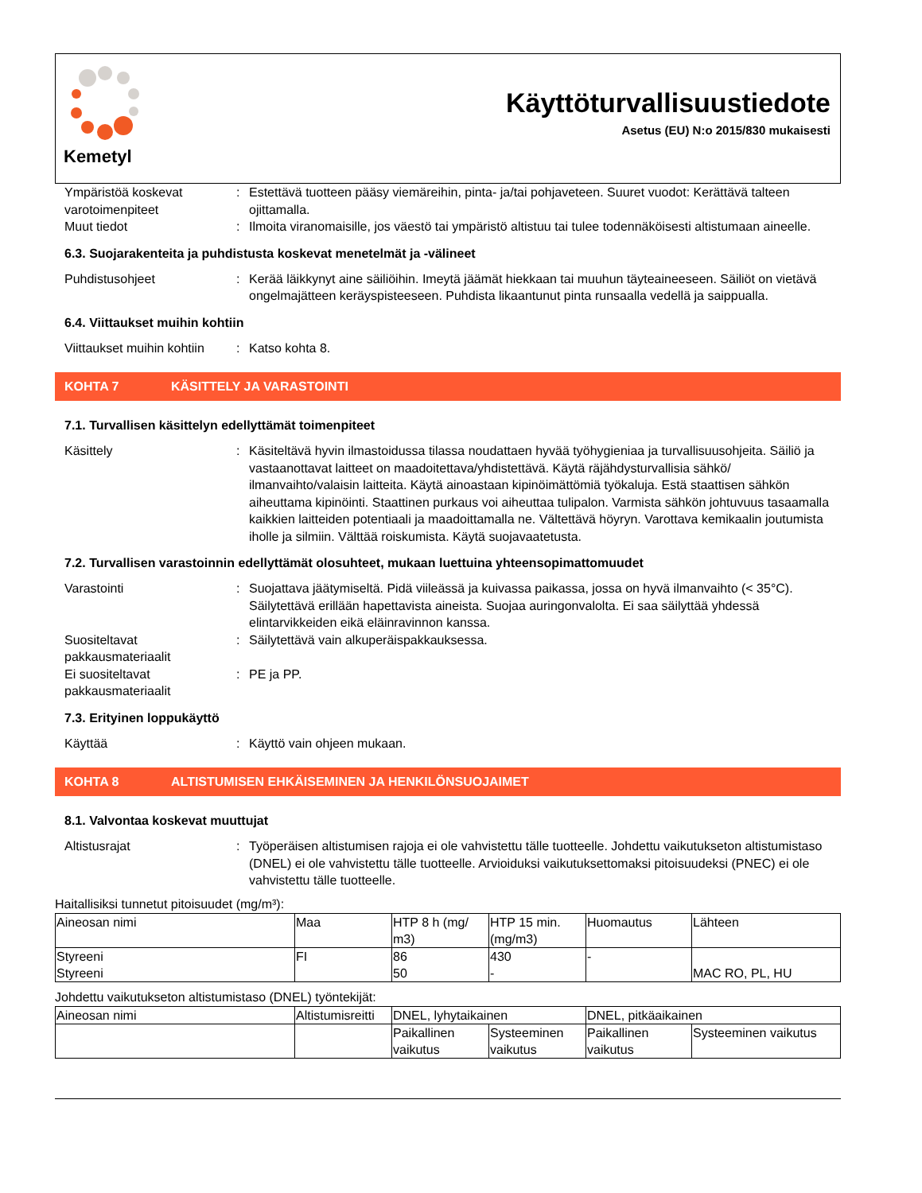Kemetyl
Käyttöturvallisuustiedote
Asetus (EU) N:o 2015/830 mukaisesti
Ympäristöä koskevat varotoimenpiteet
: Estettävä tuotteen pääsy viemäreihin, pinta- ja/tai pohjaveteen. Suuret vuodot: Kerättävä talteen ojittamalla.
Muut tiedot : Ilmoita viranomaisille, jos väestö tai ympäristö altistuu tai tulee todennäköisesti altistumaan aineelle.
6.3. Suojarakenteita ja puhdistusta koskevat menetelmät ja -välineet
Puhdistusohjeet : Kerää läikkynyt aine säiliöihin. Imeytä jäämät hiekkaan tai muuhun täyteaineeseen. Säiliöt on vietävä ongelmajätteen keräyspisteeseen. Puhdista likaantunut pinta runsaalla vedellä ja saippualla.
6.4. Viittaukset muihin kohtiin
Viittaukset muihin kohtiin
: Katso kohta 8.
KOHTA 7 KÄSITTELY JA VARASTOINTI
7.1. Turvallisen käsittelyn edellyttämät toimenpiteet
Käsittely : Käsiteltävä hyvin ilmastoidussa tilassa noudattaen hyvää työhygieniaa ja turvallisuusohjeita. Säiliö ja vastaanottavat laitteet on maadoitettava/yhdistettävä. Käytä räjähdysturvallisia sähkö/ ilmanvaihto/valaisin laitteita. Käytä ainoastaan kipinöimättömiä työkaluja. Estä staattisen sähkön aiheuttama kipinöinti. Staattinen purkaus voi aiheuttaa tulipalon. Varmista sähkön johtuvuus tasaamalla kaikkien laitteiden potentiaali ja maadoittamalla ne. Vältettävä höyryn. Varottava kemikaalin joutumista iholle ja silmiin. Välttää roiskumista. Käytä suojavaatetusta.
7.2. Turvallisen varastoinnin edellyttämät olosuhteet, mukaan luettuina yhteensopimattomuudet
Varastointi : Suojattava jäätymiseltä. Pidä viileässä ja kuivassa paikassa, jossa on hyvä ilmanvaihto (< 35°C). Säilytettävä erillään hapettavista aineista. Suojaa auringonvalolta. Ei saa säilyttää yhdessä elintarvikkeiden eikä eläinravinnon kanssa.
Suositeltavat pakkausmateriaalit
: Säilytettävä vain alkuperäispakkauksessa.
Ei suositeltavat pakkausmateriaalit
: PE ja PP.
7.3. Erityinen loppukäyttö
Käyttää : Käyttö vain ohjeen mukaan.
KOHTA 8 ALTISTUMISEN EHKÄISEMINEN JA HENKILÖNSUOJAIMET
8.1. Valvontaa koskevat muuttujat
Altistusrajat : Työperäisen altistumisen rajoja ei ole vahvistettu tälle tuotteelle. Johdettu vaikutukseton altistumistaso (DNEL) ei ole vahvistettu tälle tuotteelle. Arvioiduksi vaikutuksettomaksi pitoisuudeksi (PNEC) ei ole vahvistettu tälle tuotteelle.
Haitallisiksi tunnetut pitoisuudet (mg/m³):
| Aineosan nimi | Maa | HTP 8 h (mg/ m3) | HTP 15 min. (mg/m3) | Huomautus | Lähteen |
| --- | --- | --- | --- | --- | --- |
| Styreeni Styreeni | FI | 86 50 | 430 - | - | MAC RO, PL, HU |
Johdettu vaikutukseton altistumistaso (DNEL) työntekijät:
| Aineosan nimi | Altistumisreitti | DNEL, lyhytaikainen | | DNEL, pitkäaikainen | |
| --- | --- | --- | --- | --- | --- |
| | | Paikallinen vaikutus | Systeeminen vaikutus | Paikallinen vaikutus | Systeeminen vaikutus |